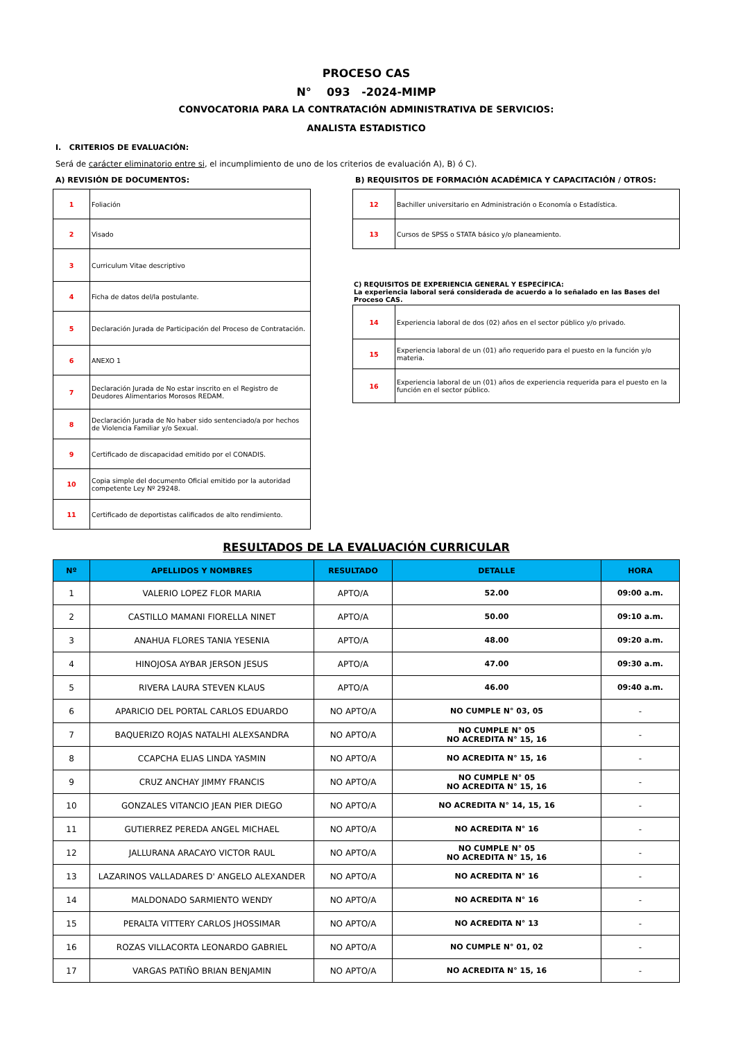PROCESO CAS
N° 093 -2024-MIMP
CONVOCATORIA PARA LA CONTRATACIÓN ADMINISTRATIVA DE SERVICIOS:
ANALISTA ESTADISTICO
I. CRITERIOS DE EVALUACIÓN:
Será de carácter eliminatorio entre si, el incumplimiento de uno de los criterios de evaluación A), B) ó C).
A) REVISIÓN DE DOCUMENTOS:
| 1 | Foliación |
| 2 | Visado |
| 3 | Curriculum Vitae descriptivo |
| 4 | Ficha de datos del/la postulante. |
| 5 | Declaración Jurada de Participación del Proceso de Contratación. |
| 6 | ANEXO 1 |
| 7 | Declaración Jurada de No estar inscrito en el Registro de Deudores Alimentarios Morosos REDAM. |
| 8 | Declaración Jurada de No haber sido sentenciado/a por hechos de Violencia Familiar y/o Sexual. |
| 9 | Certificado de discapacidad emitido por el CONADIS. |
| 10 | Copia simple del documento Oficial emitido por la autoridad competente Ley Nº 29248. |
| 11 | Certificado de deportistas calificados de alto rendimiento. |
B) REQUISITOS DE FORMACIÓN ACADÉMICA Y CAPACITACIÓN / OTROS:
| 12 | Bachiller universitario en Administración o Economía o Estadística. |
| 13 | Cursos de SPSS o STATA básico y/o planeamiento. |
C) REQUISITOS DE EXPERIENCIA GENERAL Y ESPECÍFICA:
La experiencia laboral será considerada de acuerdo a lo señalado en las Bases del Proceso CAS.
| 14 | Experiencia laboral de dos (02) años en el sector público y/o privado. |
| 15 | Experiencia laboral de un (01) año requerido para el puesto en la función y/o materia. |
| 16 | Experiencia laboral de un (01) años de experiencia requerida para el puesto en la función en el sector público. |
RESULTADOS DE LA EVALUACIÓN CURRICULAR
| Nº | APELLIDOS Y NOMBRES | RESULTADO | DETALLE | HORA |
| --- | --- | --- | --- | --- |
| 1 | VALERIO LOPEZ FLOR MARIA | APTO/A | 52.00 | 09:00 a.m. |
| 2 | CASTILLO MAMANI FIORELLA NINET | APTO/A | 50.00 | 09:10 a.m. |
| 3 | ANAHUA FLORES TANIA YESENIA | APTO/A | 48.00 | 09:20 a.m. |
| 4 | HINOJOSA AYBAR JERSON JESUS | APTO/A | 47.00 | 09:30 a.m. |
| 5 | RIVERA LAURA STEVEN KLAUS | APTO/A | 46.00 | 09:40 a.m. |
| 6 | APARICIO DEL PORTAL CARLOS EDUARDO | NO APTO/A | NO CUMPLE N° 03, 05 | - |
| 7 | BAQUERIZO ROJAS NATALHI ALEXSANDRA | NO APTO/A | NO CUMPLE N° 05 NO ACREDITA N° 15, 16 | - |
| 8 | CCAPCHA ELIAS LINDA YASMIN | NO APTO/A | NO ACREDITA N° 15, 16 | - |
| 9 | CRUZ ANCHAY JIMMY FRANCIS | NO APTO/A | NO CUMPLE N° 05 NO ACREDITA N° 15, 16 | - |
| 10 | GONZALES VITANCIO JEAN PIER DIEGO | NO APTO/A | NO ACREDITA N° 14, 15, 16 | - |
| 11 | GUTIERREZ PEREDA ANGEL MICHAEL | NO APTO/A | NO ACREDITA N° 16 | - |
| 12 | JALLURANA ARACAYO VICTOR RAUL | NO APTO/A | NO CUMPLE N° 05 NO ACREDITA N° 15, 16 | - |
| 13 | LAZARINOS VALLADARES D' ANGELO ALEXANDER | NO APTO/A | NO ACREDITA N° 16 | - |
| 14 | MALDONADO SARMIENTO WENDY | NO APTO/A | NO ACREDITA N° 16 | - |
| 15 | PERALTA VITTERY CARLOS JHOSSIMAR | NO APTO/A | NO ACREDITA N° 13 | - |
| 16 | ROZAS VILLACORTA LEONARDO GABRIEL | NO APTO/A | NO CUMPLE N° 01, 02 | - |
| 17 | VARGAS PATIÑO BRIAN BENJAMIN | NO APTO/A | NO ACREDITA N° 15, 16 | - |